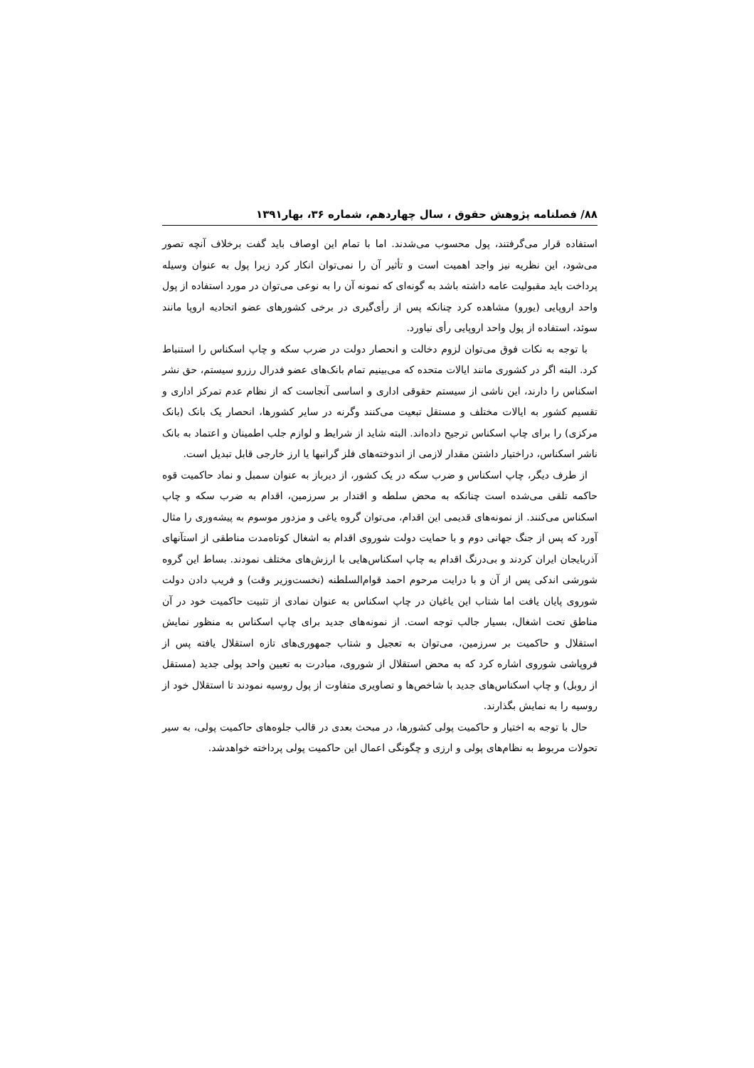۸۸/ فصلنامه پژوهش حقوق ، سال چهاردهم، شماره ۳۶، بهار۱۳۹۱
استفاده قرار می‌گرفتند، پول محسوب می‌شدند. اما با تمام این اوصاف باید گفت برخلاف آنچه تصور می‌شود، این نظریه نیز واجد اهمیت است و تأثیر آن را نمی‌توان انکار کرد زیرا پول به عنوان وسیله پرداخت باید مقبولیت عامه داشته باشد به گونه‌ای که نمونه آن را به نوعی می‌توان در مورد استفاده از پول واحد اروپایی (یورو) مشاهده کرد چنانکه پس از رأی‌گیری در برخی کشورهای عضو اتحادیه اروپا مانند سوئد، استفاده از پول واحد اروپایی رأی نیاورد.
با توجه به نکات فوق می‌توان لزوم دخالت و انحصار دولت در ضرب سکه و چاپ اسکناس را استنباط کرد. البته اگر در کشوری مانند ایالات متحده که می‌بینیم تمام بانک‌های عضو فدرال رزرو سیستم، حق نشر اسکناس را دارند، این ناشی از سیستم حقوقی اداری و اساسی آنجاست که از نظام عدم تمرکز اداری و تقسیم کشور به ایالات مختلف و مستقل تبعیت می‌کنند وگرنه در سایر کشورها، انحصار یک بانک (بانک مرکزی) را برای چاپ اسکناس ترجیح داده‌اند. البته شاید از شرایط و لوازم جلب اطمینان و اعتماد به بانک ناشر اسکناس، دراختیار داشتن مقدار لازمی از اندوخته‌های فلز گرانبها یا ارز خارجی قابل تبدیل است.
از طرف دیگر، چاپ اسکناس و ضرب سکه در یک کشور، از دیرباز به عنوان سمبل و نماد حاکمیت قوه حاکمه تلقی می‌شده است چنانکه به محض سلطه و اقتدار بر سرزمین، اقدام به ضرب سکه و چاپ اسکناس می‌کنند. از نمونه‌های قدیمی این اقدام، می‌توان گروه یاغی و مزدور موسوم به پیشه‌وری را مثال آورد که پس از جنگ جهانی دوم و با حمایت دولت شوروی اقدام به اشغال کوتاه‌مدت مناطقی از استآنهای آذربایجان ایران کردند و بی‌درنگ اقدام به چاپ اسکناس‌هایی با ارزش‌های مختلف نمودند. بساط این گروه شورشی اندکی پس از آن و با درایت مرحوم احمد قوام‌السلطنه (نخست‌وزیر وقت) و فریب دادن دولت شوروی پایان یافت اما شتاب این یاغیان در چاپ اسکناس به عنوان نمادی از تثبیت حاکمیت خود در آن مناطق تحت اشغال، بسیار جالب توجه است. از نمونه‌های جدید برای چاپ اسکناس به منظور نمایش استقلال و حاکمیت بر سرزمین، می‌توان به تعجیل و شتاب جمهوری‌های تازه استقلال یافته پس از فروپاشی شوروی اشاره کرد که به محض استقلال از شوروی، مبادرت به تعیین واحد پولی جدید (مستقل از روبل) و چاپ اسکناس‌های جدید با شاخص‌ها و تصاویری متفاوت از پول روسیه نمودند تا استقلال خود از روسیه را به نمایش بگذارند.
حال با توجه به اختیار و حاکمیت پولی کشورها، در مبحث بعدی در قالب جلوه‌های حاکمیت پولی، به سیر تحولات مربوط به نظام‌های پولی و ارزی و چگونگی اعمال این حاکمیت پولی پرداخته خواهدشد.